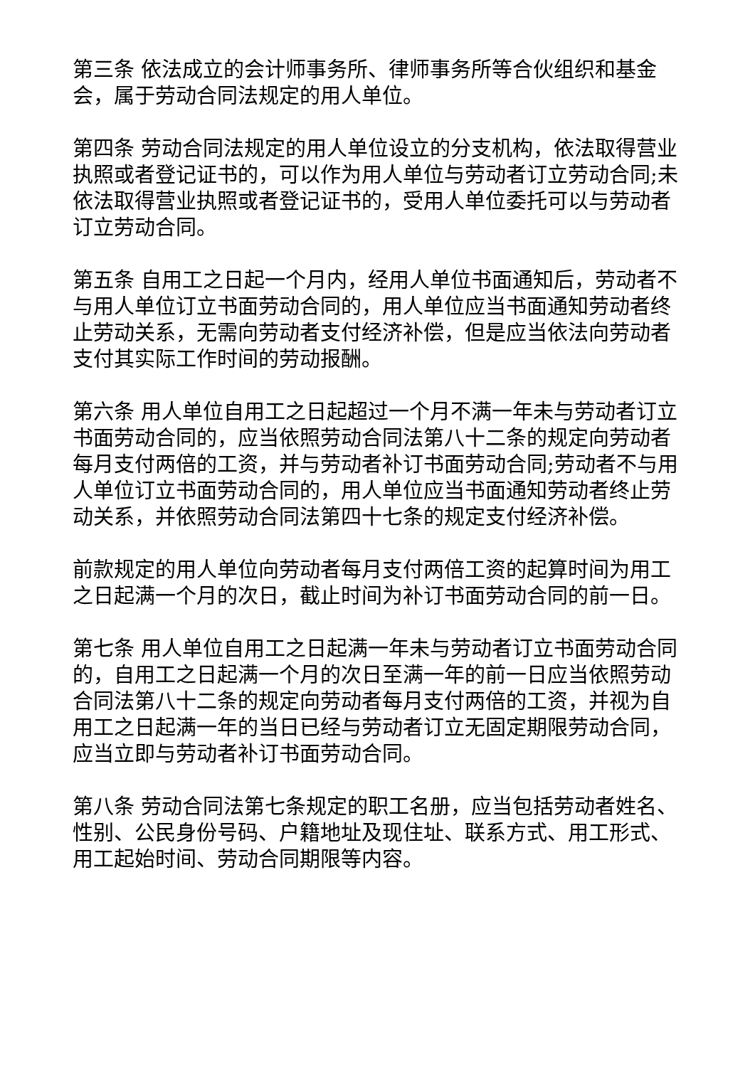第三条 依法成立的会计师事务所、律师事务所等合伙组织和基金会，属于劳动合同法规定的用人单位。
第四条 劳动合同法规定的用人单位设立的分支机构，依法取得营业执照或者登记证书的，可以作为用人单位与劳动者订立劳动合同;未依法取得营业执照或者登记证书的，受用人单位委托可以与劳动者订立劳动合同。
第五条 自用工之日起一个月内，经用人单位书面通知后，劳动者不与用人单位订立书面劳动合同的，用人单位应当书面通知劳动者终止劳动关系，无需向劳动者支付经济补偿，但是应当依法向劳动者支付其实际工作时间的劳动报酬。
第六条 用人单位自用工之日起超过一个月不满一年未与劳动者订立书面劳动合同的，应当依照劳动合同法第八十二条的规定向劳动者每月支付两倍的工资，并与劳动者补订书面劳动合同;劳动者不与用人单位订立书面劳动合同的，用人单位应当书面通知劳动者终止劳动关系，并依照劳动合同法第四十七条的规定支付经济补偿。
前款规定的用人单位向劳动者每月支付两倍工资的起算时间为用工之日起满一个月的次日，截止时间为补订书面劳动合同的前一日。
第七条 用人单位自用工之日起满一年未与劳动者订立书面劳动合同的，自用工之日起满一个月的次日至满一年的前一日应当依照劳动合同法第八十二条的规定向劳动者每月支付两倍的工资，并视为自用工之日起满一年的当日已经与劳动者订立无固定期限劳动合同，应当立即与劳动者补订书面劳动合同。
第八条 劳动合同法第七条规定的职工名册，应当包括劳动者姓名、性别、公民身份号码、户籍地址及现住址、联系方式、用工形式、用工起始时间、劳动合同期限等内容。